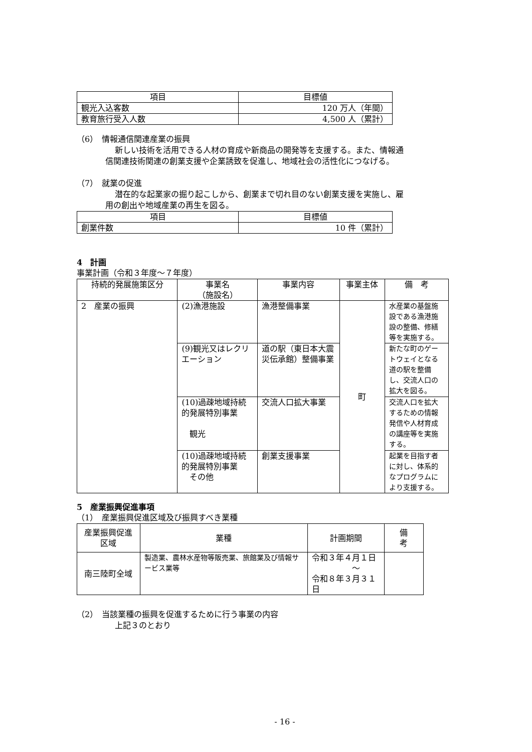| 項目 | 目標値 |
| --- | --- |
| 観光入込客数 | 120 万人（年間） |
| 教育旅行受入人数 | 4,500 人（累計） |
（6）　情報通信関連産業の振興
新しい技術を活用できる人材の育成や新商品の開発等を支援する。また、情報通
信関連技術関連の創業支援や企業誘致を促進し、地域社会の活性化につなげる。
（7）　就業の促進
潜在的な起業家の掘り起こしから、創業まで切れ目のない創業支援を実施し、雇
用の創出や地域産業の再生を図る。
| 項目 | 目標値 |
| --- | --- |
| 創業件数 | 10 件（累計） |
4　計画
事業計画（令和３年度～７年度）
| 持続的発展施策区分 | 事業名 （施設名） | 事業内容 | 事業主体 | 備 考 |
| --- | --- | --- | --- | --- |
| 2 産業の振興 | (2)漁港施設 | 漁港整備事業 | 町 | 水産業の基盤施設である漁港施設の整備、修繕等を実施する。 |
| | (9)観光又はレクリエーション | 道の駅（東日本大震災伝承館）整備事業 | | 新たな町のゲートウェイとなる道の駅を整備し、交流人口の拡大を図る。 |
| | (10)過疎地域持続的発展特別事業 観光 | 交流人口拡大事業 | | 交流人口を拡大するための情報発信や人材育成の講座等を実施する。 |
| | (10)過疎地域持続的発展特別事業 その他 | 創業支援事業 | | 起業を目指す者に対し、体系的なプログラムにより支援する。 |
5　産業振興促進事項
（1）　産業振興促進区域及び振興すべき業種
| 産業振興促進区域 | 業種 | 計画期間 | 備 考 |
| --- | --- | --- | --- |
| 南三陸町全域 | 製造業、農林水産物等販売業、旅館業及び情報サービス業等 | 令和３年４月１日 ～ 令和８年３月３１日 | |
（2）　当該業種の振興を促進するために行う事業の内容
上記３のとおり
- 16 -